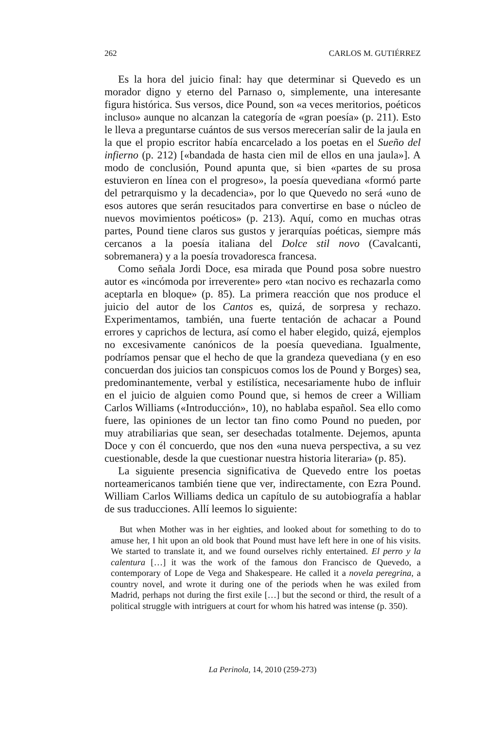262 CARLOS M. GUTIÉRREZ
Es la hora del juicio final: hay que determinar si Quevedo es un morador digno y eterno del Parnaso o, simplemente, una interesante figura histórica. Sus versos, dice Pound, son «a veces meritorios, poéticos incluso» aunque no alcanzan la categoría de «gran poesía» (p. 211). Esto le lleva a preguntarse cuántos de sus versos merecerían salir de la jaula en la que el propio escritor había encarcelado a los poetas en el Sueño del infierno (p. 212) [«bandada de hasta cien mil de ellos en una jaula»]. A modo de conclusión, Pound apunta que, si bien «partes de su prosa estuvieron en línea con el progreso», la poesía quevediana «formó parte del petrarquismo y la decadencia», por lo que Quevedo no será «uno de esos autores que serán resucitados para convertirse en base o núcleo de nuevos movimientos poéticos» (p. 213). Aquí, como en muchas otras partes, Pound tiene claros sus gustos y jerarquías poéticas, siempre más cercanos a la poesía italiana del Dolce stil novo (Cavalcanti, sobremanera) y a la poesía trovadoresca francesa.
Como señala Jordi Doce, esa mirada que Pound posa sobre nuestro autor es «incómoda por irreverente» pero «tan nocivo es rechazarla como aceptarla en bloque» (p. 85). La primera reacción que nos produce el juicio del autor de los Cantos es, quizá, de sorpresa y rechazo. Experimentamos, también, una fuerte tentación de achacar a Pound errores y caprichos de lectura, así como el haber elegido, quizá, ejemplos no excesivamente canónicos de la poesía quevediana. Igualmente, podríamos pensar que el hecho de que la grandeza quevediana (y en eso concuerdan dos juicios tan conspicuos comos los de Pound y Borges) sea, predominantemente, verbal y estilística, necesariamente hubo de influir en el juicio de alguien como Pound que, si hemos de creer a William Carlos Williams («Introducción», 10), no hablaba español. Sea ello como fuere, las opiniones de un lector tan fino como Pound no pueden, por muy atrabiliarias que sean, ser desechadas totalmente. Dejemos, apunta Doce y con él concuerdo, que nos den «una nueva perspectiva, a su vez cuestionable, desde la que cuestionar nuestra historia literaria» (p. 85).
La siguiente presencia significativa de Quevedo entre los poetas norteamericanos también tiene que ver, indirectamente, con Ezra Pound. William Carlos Williams dedica un capítulo de su autobiografía a hablar de sus traducciones. Allí leemos lo siguiente:
But when Mother was in her eighties, and looked about for something to do to amuse her, I hit upon an old book that Pound must have left here in one of his visits. We started to translate it, and we found ourselves richly entertained. El perro y la calentura […] it was the work of the famous don Francisco de Quevedo, a contemporary of Lope de Vega and Shakespeare. He called it a novela peregrina, a country novel, and wrote it during one of the periods when he was exiled from Madrid, perhaps not during the first exile […] but the second or third, the result of a political struggle with intriguers at court for whom his hatred was intense (p. 350).
La Perinola, 14, 2010 (259-273)